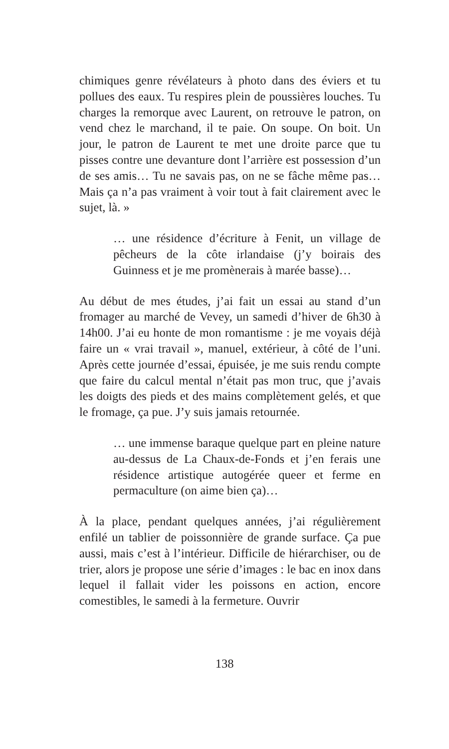chimiques genre révélateurs à photo dans des éviers et tu pollues des eaux. Tu respires plein de poussières louches. Tu charges la remorque avec Laurent, on retrouve le patron, on vend chez le marchand, il te paie. On soupe. On boit. Un jour, le patron de Laurent te met une droite parce que tu pisses contre une devanture dont l’arrière est possession d’un de ses amis… Tu ne savais pas, on ne se fâche même pas… Mais ça n’a pas vraiment à voir tout à fait clairement avec le sujet, là. »
… une résidence d’écriture à Fenit, un village de pêcheurs de la côte irlandaise (j’y boirais des Guinness et je me promènerais à marée basse)…
Au début de mes études, j’ai fait un essai au stand d’un fromager au marché de Vevey, un samedi d’hiver de 6h30 à 14h00. J’ai eu honte de mon romantisme : je me voyais déjà faire un « vrai travail », manuel, extérieur, à côté de l’uni. Après cette journée d’essai, épuisée, je me suis rendu compte que faire du calcul mental n’était pas mon truc, que j’avais les doigts des pieds et des mains complètement gelés, et que le fromage, ça pue. J’y suis jamais retournée.
… une immense baraque quelque part en pleine nature au-dessus de La Chaux-de-Fonds et j’en ferais une résidence artistique autogérée queer et ferme en permaculture (on aime bien ça)…
À la place, pendant quelques années, j’ai régulièrement enfilé un tablier de poissonnière de grande surface. Ça pue aussi, mais c’est à l’intérieur. Difficile de hiérarchiser, ou de trier, alors je propose une série d’images : le bac en inox dans lequel il fallait vider les poissons en action, encore comestibles, le samedi à la fermeture. Ouvrir
138